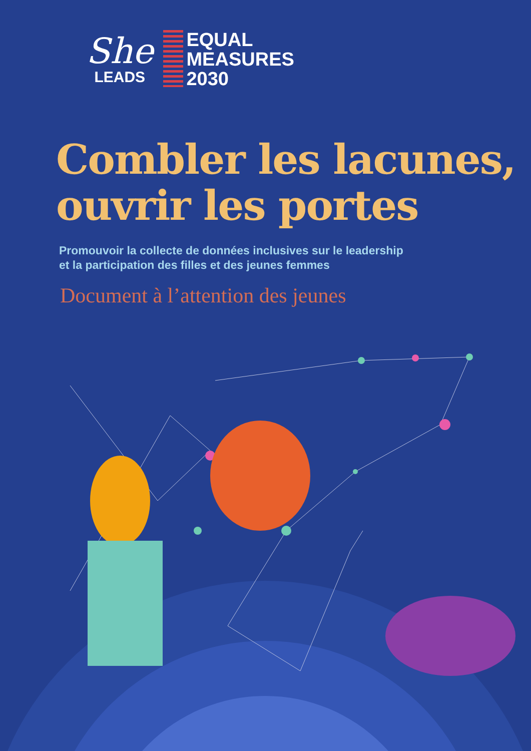She
LEADS
EQUAL
MEASURES
2030
Combler les lacunes,
ouvrir les portes
Promouvoir la collecte de données inclusives sur le leadership
et la participation des filles et des jeunes femmes
Document à l’attention des jeunes